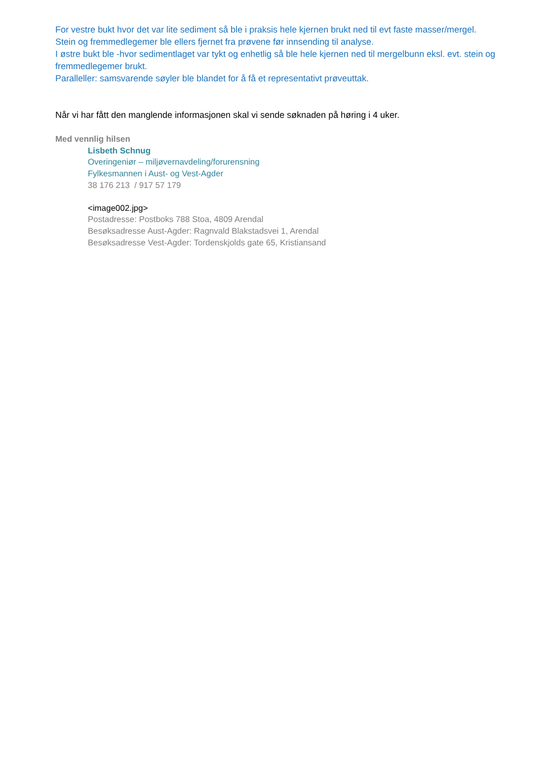For vestre bukt hvor det var lite sediment så ble i praksis hele kjernen brukt ned til evt faste masser/mergel. Stein og fremmedlegemer ble ellers fjernet fra prøvene før innsending til analyse.
I østre bukt ble -hvor sedimentlaget var tykt og enhetlig så ble hele kjernen ned til mergelbunn eksl. evt. stein og fremmedlegemer brukt.
Paralleller: samsvarende søyler ble blandet for å få et representativt prøveuttak.
Når vi har fått den manglende informasjonen skal vi sende søknaden på høring i 4 uker.
Med vennlig hilsen
Lisbeth Schnug
Overingeniør – miljøvernavdeling/forurensning
Fylkesmannen i Aust- og Vest-Agder
38 176 213 / 917 57 179
<image002.jpg>
Postadresse: Postboks 788 Stoa, 4809 Arendal
Besøksadresse Aust-Agder: Ragnvald Blakstadsvei 1, Arendal
Besøksadresse Vest-Agder: Tordenskjolds gate 65, Kristiansand